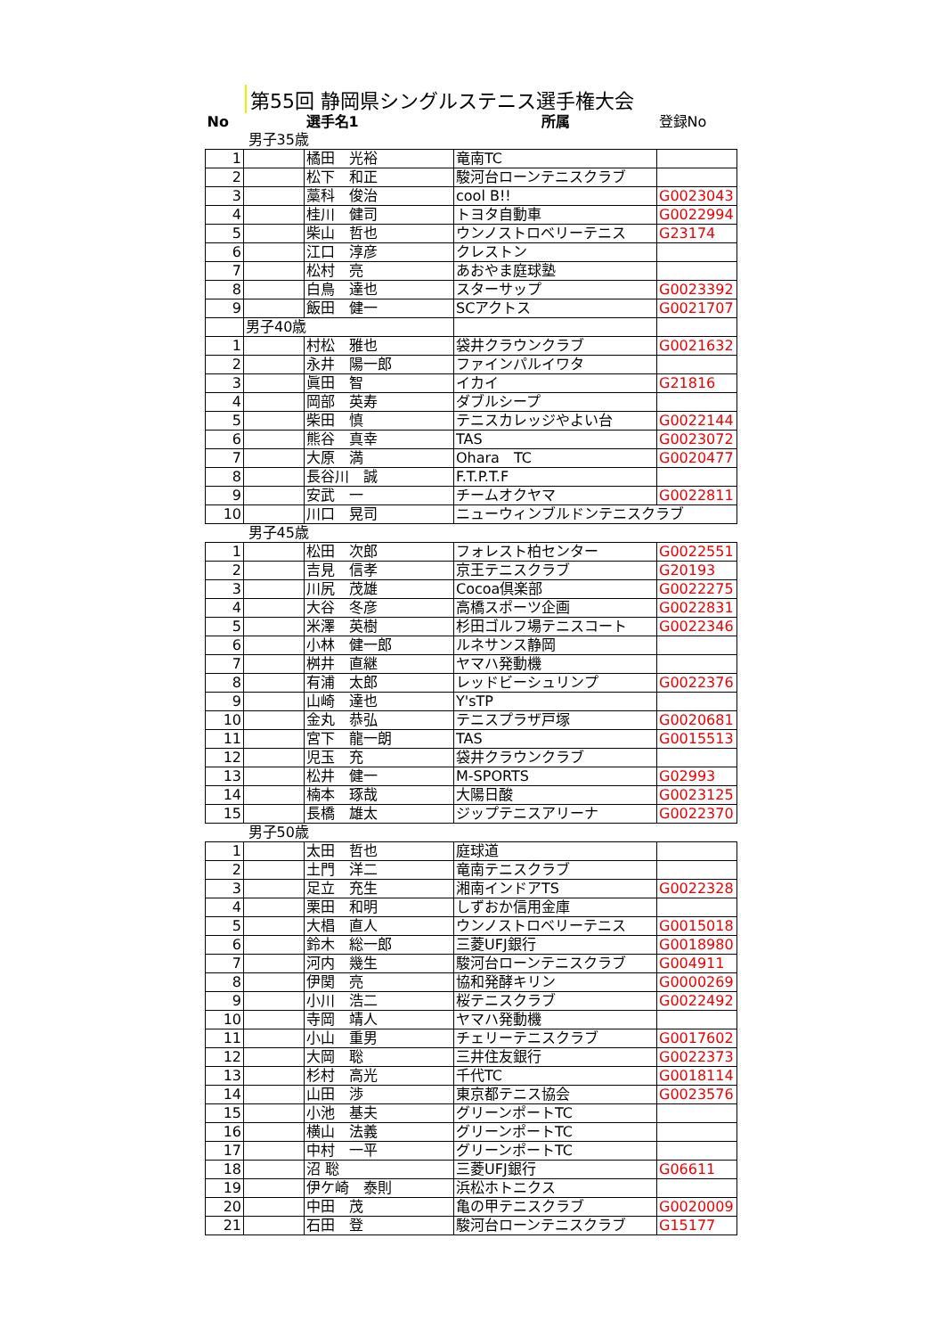第55回 静岡県シングルステニス選手権大会
| No | | 選手名1 | 所属 | 登録No |
| 男子35歳 | | | | |
| 1 | | 橘田 光裕 | 竜南TC | |
| 2 | | 松下 和正 | 駿河台ローンテニスクラブ | |
| 3 | | 藁科 俊治 | cool B!! | G0023043 |
| 4 | | 桂川 健司 | トヨタ自動車 | G0022994 |
| 5 | | 柴山 哲也 | ウンノストロベリーテニス | G23174 |
| 6 | | 江口 淳彦 | クレストン | |
| 7 | | 松村 亮 | あおやま庭球塾 | |
| 8 | | 白鳥 達也 | スターサップ | G0023392 |
| 9 | | 飯田 健一 | SCアクトス | G0021707 |
| | 男子40歳 | | | |
| 1 | | 村松 雅也 | 袋井クラウンクラブ | G0021632 |
| 2 | | 永井 陽一郎 | ファインパルイワタ | |
| 3 | | 眞田 智 | イカイ | G21816 |
| 4 | | 岡部 英寿 | ダブルシープ | |
| 5 | | 柴田 慎 | テニスカレッジやよい台 | G0022144 |
| 6 | | 熊谷 真幸 | TAS | G0023072 |
| 7 | | 大原 満 | Ohara TC | G0020477 |
| 8 | | 長谷川 誠 | F.T.P.T.F | |
| 9 | | 安武 一 | チームオクヤマ | G0022811 |
| 10 | | 川口 晃司 | ニューウィンブルドンテニスクラブ | |
| 男子45歳 | | | | |
| 1 | | 松田 次郎 | フォレスト柏センター | G0022551 |
| 2 | | 吉見 信孝 | 京王テニスクラブ | G20193 |
| 3 | | 川尻 茂雄 | Cocoa倶楽部 | G0022275 |
| 4 | | 大谷 冬彦 | 高橋スポーツ企画 | G0022831 |
| 5 | | 米澤 英樹 | 杉田ゴルフ場テニスコート | G0022346 |
| 6 | | 小林 健一郎 | ルネサンス静岡 | |
| 7 | | 桝井 直継 | ヤマハ発動機 | |
| 8 | | 有浦 太郎 | レッドビーシュリンプ | G0022376 |
| 9 | | 山崎 達也 | Y'sTP | |
| 10 | | 金丸 恭弘 | テニスプラザ戸塚 | G0020681 |
| 11 | | 宮下 龍一朗 | TAS | G0015513 |
| 12 | | 児玉 充 | 袋井クラウンクラブ | |
| 13 | | 松井 健一 | M-SPORTS | G02993 |
| 14 | | 楠本 琢哉 | 大陽日酸 | G0023125 |
| 15 | | 長橋 雄太 | ジップテニスアリーナ | G0022370 |
| 男子50歳 | | | | |
| 1 | | 太田 哲也 | 庭球道 | |
| 2 | | 土門 洋二 | 竜南テニスクラブ | |
| 3 | | 足立 充生 | 湘南インドアTS | G0022328 |
| 4 | | 栗田 和明 | しずおか信用金庫 | |
| 5 | | 大椙 直人 | ウンノストロベリーテニス | G0015018 |
| 6 | | 鈴木 総一郎 | 三菱UFJ銀行 | G0018980 |
| 7 | | 河内 幾生 | 駿河台ローンテニスクラブ | G004911 |
| 8 | | 伊関 亮 | 協和発酵キリン | G0000269 |
| 9 | | 小川 浩二 | 桜テニスクラブ | G0022492 |
| 10 | | 寺岡 靖人 | ヤマハ発動機 | |
| 11 | | 小山 重男 | チェリーテニスクラブ | G0017602 |
| 12 | | 大岡 聡 | 三井住友銀行 | G0022373 |
| 13 | | 杉村 高光 | 千代TC | G0018114 |
| 14 | | 山田 渉 | 東京都テニス協会 | G0023576 |
| 15 | | 小池 基夫 | グリーンポートTC | |
| 16 | | 横山 法義 | グリーンポートTC | |
| 17 | | 中村 一平 | グリーンポートTC | |
| 18 | | 沼 聡 | 三菱UFJ銀行 | G06611 |
| 19 | | 伊ケ崎 泰則 | 浜松ホトニクス | |
| 20 | | 中田 茂 | 亀の甲テニスクラブ | G0020009 |
| 21 | | 石田 登 | 駿河台ローンテニスクラブ | G15177 |